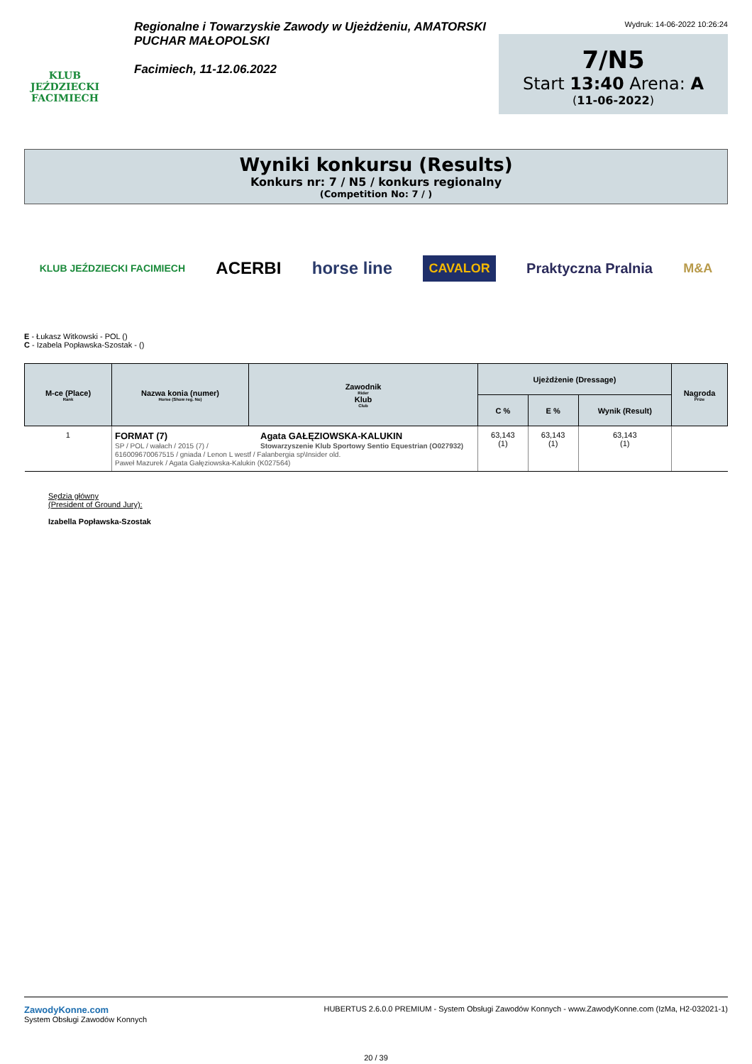KLUB JEŹDZIECKI FACIMIECH
Regionalne i Towarzyskie Zawody w Ujeżdżeniu, AMATORSKI
PUCHAR MAŁOPOLSKI
Facimiech, 11-12.06.2022
Wydruk: 14-06-2022 10:26:24
7/N5
Start 13:40 Arena: A
(11-06-2022)
Wyniki konkursu (Results)
Konkurs nr: 7 / N5 / konkurs regionalny
(Competition No: 7 / )
KLUB JEŹDZIECKI FACIMIECH ACERBI horse line CAVALOR Praktyczna Pralnia M&A
E - Łukasz Witkowski - POL ()
C - Izabela Popławska-Szostak - ()
| M-ce (Place) Rank | Nazwa konia (numer) Horse (Show reg. No) | Zawodnik Rider Klub Club | Ujeżdżenie (Dressage) | | | Nagroda Prize |
| --- | --- | --- | --- | --- | --- | --- |
| | | | C % | E % | Wynik (Result) | |
| 1 | FORMAT (7) SP / POL / wałach / 2015 (7) / Agata GAŁĘZIOWSKA-KALUKIN Stowarzyszenie Klub Sportowy Sentio Equestrian (O027932) 616009670067515 / gniada / Lenon L westf / Falanbergia sp\Insider old. Paweł Mazurek / Agata Gałęziowska-Kalukin (K027564) | | 63,143 (1) | 63,143 (1) | 63,143 (1) | |
Sędzia główny
(President of Ground Jury):
Izabella Popławska-Szostak
ZawodyKonne.com
System Obsługi Zawodów Konnych
HUBERTUS 2.6.0.0 PREMIUM - System Obsługi Zawodów Konnych - www.ZawodyKonne.com (IzMa, H2-032021-1)
20 / 39